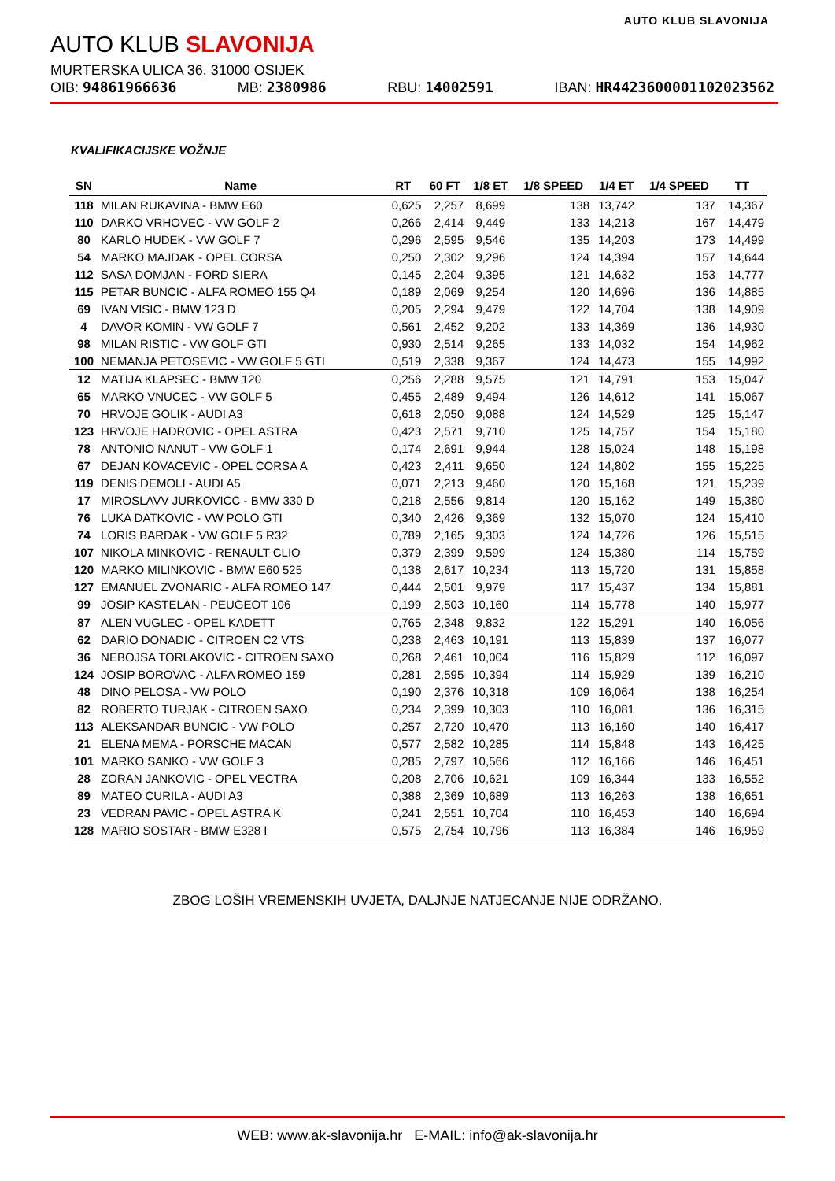AUTO KLUB SLAVONIJA
AUTO KLUB SLAVONIJA
MURTERSKA ULICA 36, 31000 OSIJEK
OIB: 94861966636 MB: 2380986 RBU: 14002591 IBAN: HR4423600001102023562
KVALIFIKACIJSKE VOŽNJE
| SN | Name | RT | 60 FT | 1/8 ET | 1/8 SPEED | 1/4 ET | 1/4 SPEED | TT |
| --- | --- | --- | --- | --- | --- | --- | --- | --- |
| 118 | MILAN RUKAVINA - BMW E60 | 0,625 | 2,257 | 8,699 | 138 | 13,742 | 137 | 14,367 |
| 110 | DARKO VRHOVEC - VW GOLF 2 | 0,266 | 2,414 | 9,449 | 133 | 14,213 | 167 | 14,479 |
| 80 | KARLO HUDEK - VW GOLF 7 | 0,296 | 2,595 | 9,546 | 135 | 14,203 | 173 | 14,499 |
| 54 | MARKO MAJDAK - OPEL CORSA | 0,250 | 2,302 | 9,296 | 124 | 14,394 | 157 | 14,644 |
| 112 | SASA DOMJAN - FORD SIERA | 0,145 | 2,204 | 9,395 | 121 | 14,632 | 153 | 14,777 |
| 115 | PETAR BUNCIC - ALFA ROMEO 155 Q4 | 0,189 | 2,069 | 9,254 | 120 | 14,696 | 136 | 14,885 |
| 69 | IVAN VISIC - BMW 123 D | 0,205 | 2,294 | 9,479 | 122 | 14,704 | 138 | 14,909 |
| 4 | DAVOR KOMIN - VW GOLF 7 | 0,561 | 2,452 | 9,202 | 133 | 14,369 | 136 | 14,930 |
| 98 | MILAN RISTIC - VW GOLF GTI | 0,930 | 2,514 | 9,265 | 133 | 14,032 | 154 | 14,962 |
| 100 | NEMANJA PETOSEVIC - VW GOLF 5 GTI | 0,519 | 2,338 | 9,367 | 124 | 14,473 | 155 | 14,992 |
| 12 | MATIJA KLAPSEC - BMW 120 | 0,256 | 2,288 | 9,575 | 121 | 14,791 | 153 | 15,047 |
| 65 | MARKO VNUCEC - VW GOLF 5 | 0,455 | 2,489 | 9,494 | 126 | 14,612 | 141 | 15,067 |
| 70 | HRVOJE GOLIK - AUDI A3 | 0,618 | 2,050 | 9,088 | 124 | 14,529 | 125 | 15,147 |
| 123 | HRVOJE HADROVIC - OPEL ASTRA | 0,423 | 2,571 | 9,710 | 125 | 14,757 | 154 | 15,180 |
| 78 | ANTONIO NANUT - VW GOLF 1 | 0,174 | 2,691 | 9,944 | 128 | 15,024 | 148 | 15,198 |
| 67 | DEJAN KOVACEVIC - OPEL CORSA A | 0,423 | 2,411 | 9,650 | 124 | 14,802 | 155 | 15,225 |
| 119 | DENIS DEMOLI - AUDI A5 | 0,071 | 2,213 | 9,460 | 120 | 15,168 | 121 | 15,239 |
| 17 | MIROSLAVV JURKOVICC - BMW 330 D | 0,218 | 2,556 | 9,814 | 120 | 15,162 | 149 | 15,380 |
| 76 | LUKA DATKOVIC - VW POLO GTI | 0,340 | 2,426 | 9,369 | 132 | 15,070 | 124 | 15,410 |
| 74 | LORIS BARDAK - VW GOLF 5 R32 | 0,789 | 2,165 | 9,303 | 124 | 14,726 | 126 | 15,515 |
| 107 | NIKOLA MINKOVIC - RENAULT CLIO | 0,379 | 2,399 | 9,599 | 124 | 15,380 | 114 | 15,759 |
| 120 | MARKO MILINKOVIC - BMW E60 525 | 0,138 | 2,617 | 10,234 | 113 | 15,720 | 131 | 15,858 |
| 127 | EMANUEL ZVONARIC - ALFA ROMEO 147 | 0,444 | 2,501 | 9,979 | 117 | 15,437 | 134 | 15,881 |
| 99 | JOSIP KASTELAN - PEUGEOT 106 | 0,199 | 2,503 | 10,160 | 114 | 15,778 | 140 | 15,977 |
| 87 | ALEN VUGLEC - OPEL KADETT | 0,765 | 2,348 | 9,832 | 122 | 15,291 | 140 | 16,056 |
| 62 | DARIO DONADIC - CITROEN C2 VTS | 0,238 | 2,463 | 10,191 | 113 | 15,839 | 137 | 16,077 |
| 36 | NEBOJSA TORLAKOVIC - CITROEN SAXO | 0,268 | 2,461 | 10,004 | 116 | 15,829 | 112 | 16,097 |
| 124 | JOSIP BOROVAC - ALFA ROMEO 159 | 0,281 | 2,595 | 10,394 | 114 | 15,929 | 139 | 16,210 |
| 48 | DINO PELOSA - VW POLO | 0,190 | 2,376 | 10,318 | 109 | 16,064 | 138 | 16,254 |
| 82 | ROBERTO TURJAK - CITROEN SAXO | 0,234 | 2,399 | 10,303 | 110 | 16,081 | 136 | 16,315 |
| 113 | ALEKSANDAR BUNCIC - VW POLO | 0,257 | 2,720 | 10,470 | 113 | 16,160 | 140 | 16,417 |
| 21 | ELENA MEMA - PORSCHE MACAN | 0,577 | 2,582 | 10,285 | 114 | 15,848 | 143 | 16,425 |
| 101 | MARKO SANKO - VW GOLF 3 | 0,285 | 2,797 | 10,566 | 112 | 16,166 | 146 | 16,451 |
| 28 | ZORAN JANKOVIC - OPEL VECTRA | 0,208 | 2,706 | 10,621 | 109 | 16,344 | 133 | 16,552 |
| 89 | MATEO CURILA - AUDI A3 | 0,388 | 2,369 | 10,689 | 113 | 16,263 | 138 | 16,651 |
| 23 | VEDRAN PAVIC - OPEL ASTRA K | 0,241 | 2,551 | 10,704 | 110 | 16,453 | 140 | 16,694 |
| 128 | MARIO SOSTAR - BMW E328 I | 0,575 | 2,754 | 10,796 | 113 | 16,384 | 146 | 16,959 |
ZBOG LOŠIH VREMENSKIH UVJETA, DALJNJE NATJECANJE NIJE ODRŽANO.
WEB: www.ak-slavonija.hr E-MAIL: info@ak-slavonija.hr